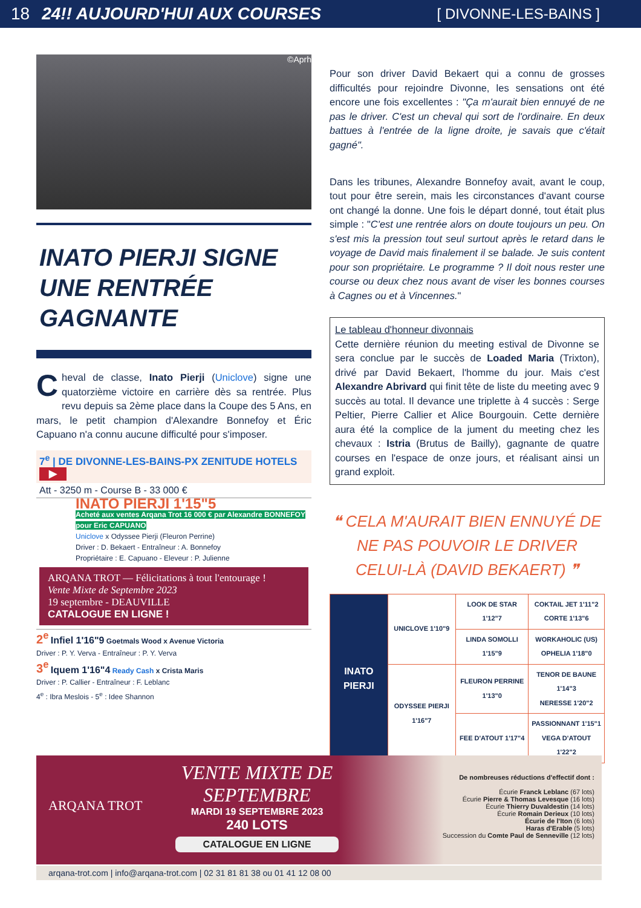18 24!! AUJOURD'HUI AUX COURSES [ DIVONNE-LES-BAINS ]
©Aprh
INATO PIERJI SIGNE UNE RENTRÉE GAGNANTE
Cheval de classe, Inato Pierji (Uniclove) signe une quatorzième victoire en carrière dès sa rentrée. Plus revu depuis sa 2ème place dans la Coupe des 5 Ans, en mars, le petit champion d'Alexandre Bonnefoy et Éric Capuano n'a connu aucune difficulté pour s'imposer.
7<sup>e</sup> | DE DIVONNE-LES-BAINS-PX ZENITUDE HOTELS
▶
Att - 3250 m - Course B - 33 000 €
INATO PIERJI 1'15"5
Acheté aux ventes Arqana Trot 16 000 € par Alexandre BONNEFOY pour Eric CAPUANO
Uniclove x Odyssee Pierji (Fleuron Perrine)
Driver : D. Bekaert - Entraîneur : A. Bonnefoy
Propriétaire : E. Capuano - Eleveur : P. Julienne
ARQANA TROT — Félicitations à tout l'entourage !
Vente Mixte de Septembre 2023
19 septembre - DEAUVILLE
CATALOGUE EN LIGNE !
2<sup>e</sup> Infiel 1'16"9 Goetmals Wood x Avenue Victoria
Driver : P. Y. Verva - Entraîneur : P. Y. Verva
3<sup>e</sup> Iquem 1'16"4 Ready Cash x Crista Maris
Driver : P. Callier - Entraîneur : F. Leblanc
4<sup>e</sup> : Ibra Meslois - 5<sup>e</sup> : Idee Shannon
Pour son driver David Bekaert qui a connu de grosses difficultés pour rejoindre Divonne, les sensations ont été encore une fois excellentes : "Ça m'aurait bien ennuyé de ne pas le driver. C'est un cheval qui sort de l'ordinaire. En deux battues à l'entrée de la ligne droite, je savais que c'était gagné".
Dans les tribunes, Alexandre Bonnefoy avait, avant le coup, tout pour être serein, mais les circonstances d'avant course ont changé la donne. Une fois le départ donné, tout était plus simple : "C'est une rentrée alors on doute toujours un peu. On s'est mis la pression tout seul surtout après le retard dans le voyage de David mais finalement il se balade. Je suis content pour son propriétaire. Le programme ? Il doit nous rester une course ou deux chez nous avant de viser les bonnes courses à Cagnes ou et à Vincennes."
Le tableau d'honneur divonnais
Cette dernière réunion du meeting estival de Divonne se sera conclue par le succès de Loaded Maria (Trixton), drivé par David Bekaert, l'homme du jour. Mais c'est Alexandre Abrivard qui finit tête de liste du meeting avec 9 succès au total. Il devance une triplette à 4 succès : Serge Peltier, Pierre Callier et Alice Bourgouin. Cette dernière aura été la complice de la jument du meeting chez les chevaux : Istria (Brutus de Bailly), gagnante de quatre courses en l'espace de onze jours, et réalisant ainsi un grand exploit.
❝ CELA M'AURAIT BIEN ENNUYÉ DE NE PAS POUVOIR LE DRIVER CELUI-LÀ (DAVID BEKAERT) ❞
| INATO PIERJI | UNICLOVE 1'10"9 | LOOK DE STAR 1'12"7 | COKTAIL JET 1'11"2 CORTE 1'13"6 |
| | | LINDA SOMOLLI 1'15"9 | WORKAHOLIC (US) OPHELIA 1'18"0 |
| | ODYSSEE PIERJI 1'16"7 | FLEURON PERRINE 1'13"0 | TENOR DE BAUNE 1'14"3 NERESSE 1'20"2 |
| | | FEE D'ATOUT 1'17"4 | PASSIONNANT 1'15"1 VEGA D'ATOUT 1'22"2 |
ARQANA TROT
VENTE MIXTE DE SEPTEMBRE
MARDI 19 SEPTEMBRE 2023
240 LOTS
CATALOGUE EN LIGNE
De nombreuses réductions d'effectif dont :
Écurie Franck Leblanc (67 lots)
Écurie Pierre & Thomas Levesque (16 lots)
Écurie Thierry Duvaldestin (14 lots)
Écurie Romain Derieux (10 lots)
Écurie de l'Iton (6 lots)
Haras d'Erable (5 lots)
Succession du Comte Paul de Senneville (12 lots)
arqana-trot.com | info@arqana-trot.com | 02 31 81 81 38 ou 01 41 12 08 00